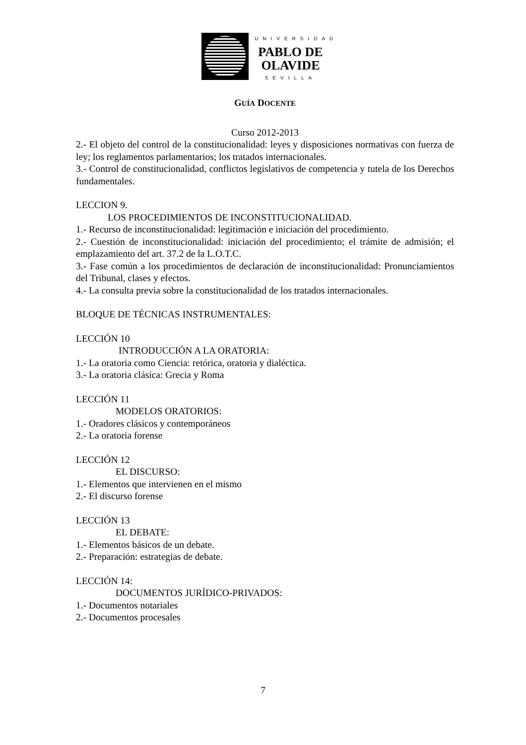UNIVERSIDAD
PABLO DE
OLAVIDE
SEVILLA
GUÍA DOCENTE
Curso 2012-2013
2.- El objeto del control de la constitucionalidad: leyes y disposiciones normativas con fuerza de ley; los reglamentos parlamentarios; los tratados internacionales.
3.- Control de constitucionalidad, conflictos legislativos de competencia y tutela de los Derechos fundamentales.
LECCION 9.
LOS PROCEDIMIENTOS DE INCONSTITUCIONALIDAD.
1.- Recurso de inconstitucionalidad: legitimación e iniciación del procedimiento.
2.- Cuestión de inconstitucionalidad: iniciación del procedimiento; el trámite de admisión; el emplazamiento del art. 37.2 de la L.O.T.C.
3.- Fase común a los procedimientos de declaración de inconstitucionalidad: Pronunciamientos del Tribunal, clases y efectos.
4.- La consulta previa sobre la constitucionalidad de los tratados internacionales.
BLOQUE DE TÉCNICAS INSTRUMENTALES:
LECCIÓN 10
INTRODUCCIÓN A LA ORATORIA:
1.- La oratoria como Ciencia: retórica, oratoria y dialéctica.
3.- La oratoria clásica: Grecia y Roma
LECCIÓN 11
MODELOS ORATORIOS:
1.- Oradores clásicos y contemporáneos
2.- La oratoria forense
LECCIÓN 12
EL DISCURSO:
1.- Elementos que intervienen en el mismo
2.- El discurso forense
LECCIÓN 13
EL DEBATE:
1.- Elementos básicos de un debate.
2.- Preparación: estrategias de debate.
LECCIÓN 14:
DOCUMENTOS JURÍDICO-PRIVADOS:
1.- Documentos notariales
2.- Documentos procesales
7